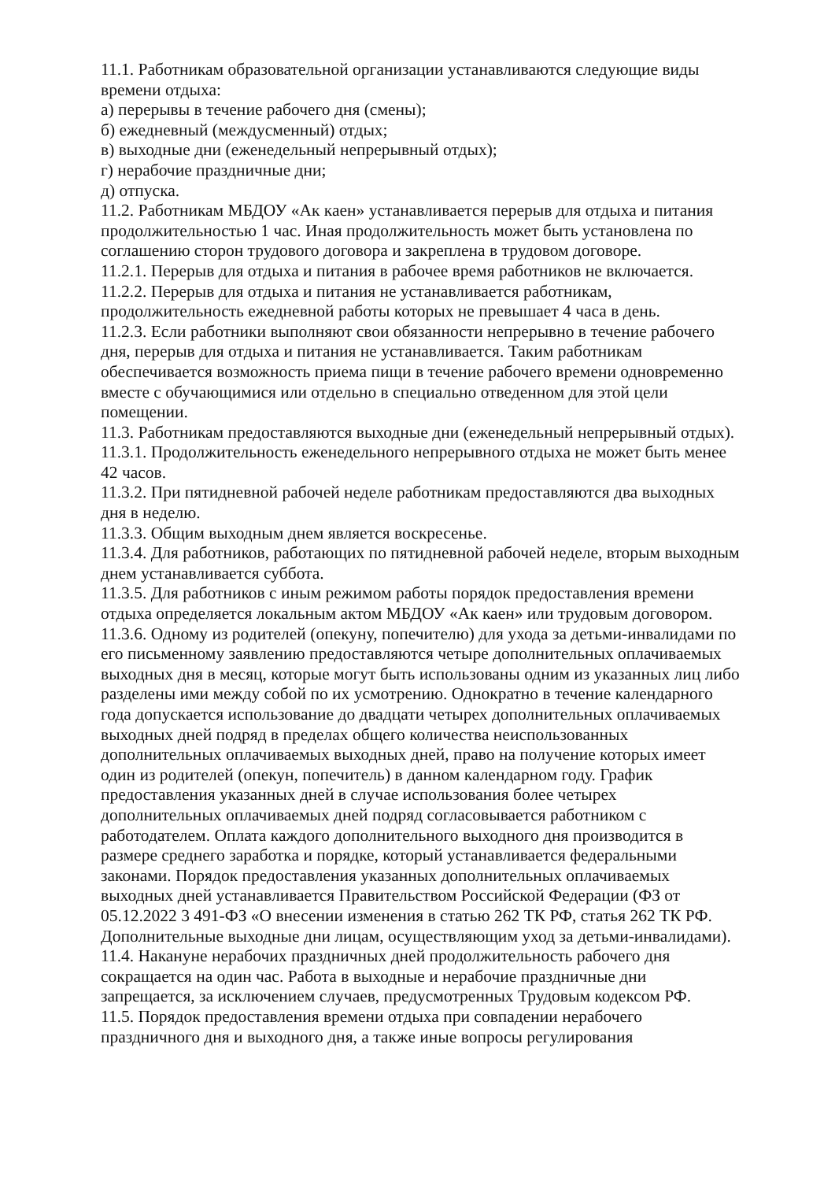11.1. Работникам образовательной организации устанавливаются следующие виды времени отдыха:
а) перерывы в течение рабочего дня (смены);
б) ежедневный (междусменный) отдых;
в) выходные дни (еженедельный непрерывный отдых);
г) нерабочие праздничные дни;
д) отпуска.
11.2. Работникам МБДОУ «Ак каен» устанавливается перерыв для отдыха и питания продолжительностью 1 час. Иная продолжительность может быть установлена по соглашению сторон трудового договора и закреплена в трудовом договоре.
11.2.1. Перерыв для отдыха и питания в рабочее время работников не включается.
11.2.2. Перерыв для отдыха и питания не устанавливается работникам, продолжительность ежедневной работы которых не превышает 4 часа в день.
11.2.3. Если работники выполняют свои обязанности непрерывно в течение рабочего дня, перерыв для отдыха и питания не устанавливается. Таким работникам обеспечивается возможность приема пищи в течение рабочего времени одновременно вместе с обучающимися или отдельно в специально отведенном для этой цели помещении.
11.3. Работникам предоставляются выходные дни (еженедельный непрерывный отдых).
11.3.1. Продолжительность еженедельного непрерывного отдыха не может быть менее 42 часов.
11.3.2. При пятидневной рабочей неделе работникам предоставляются два выходных дня в неделю.
11.3.3. Общим выходным днем является воскресенье.
11.3.4. Для работников, работающих по пятидневной рабочей неделе, вторым выходным днем устанавливается суббота.
11.3.5. Для работников с иным режимом работы порядок предоставления времени отдыха определяется локальным актом МБДОУ «Ак каен» или трудовым договором.
11.3.6. Одному из родителей (опекуну, попечителю) для ухода за детьми-инвалидами по его письменному заявлению предоставляются четыре дополнительных оплачиваемых выходных дня в месяц, которые могут быть использованы одним из указанных лиц либо разделены ими между собой по их усмотрению. Однократно в течение календарного года допускается использование до двадцати четырех дополнительных оплачиваемых выходных дней подряд в пределах общего количества неиспользованных дополнительных оплачиваемых выходных дней, право на получение которых имеет один из родителей (опекун, попечитель) в данном календарном году. График предоставления указанных дней в случае использования более четырех дополнительных оплачиваемых дней подряд согласовывается работником с работодателем. Оплата каждого дополнительного выходного дня производится в размере среднего заработка и порядке, который устанавливается федеральными законами. Порядок предоставления указанных дополнительных оплачиваемых выходных дней устанавливается Правительством Российской Федерации (ФЗ от 05.12.2022 3 491-ФЗ «О внесении изменения в статью 262 ТК РФ, статья 262 ТК РФ. Дополнительные выходные дни лицам, осуществляющим уход за детьми-инвалидами).
11.4. Накануне нерабочих праздничных дней продолжительность рабочего дня сокращается на один час. Работа в выходные и нерабочие праздничные дни запрещается, за исключением случаев, предусмотренных Трудовым кодексом РФ.
11.5. Порядок предоставления времени отдыха при совпадении нерабочего праздничного дня и выходного дня, а также иные вопросы регулирования